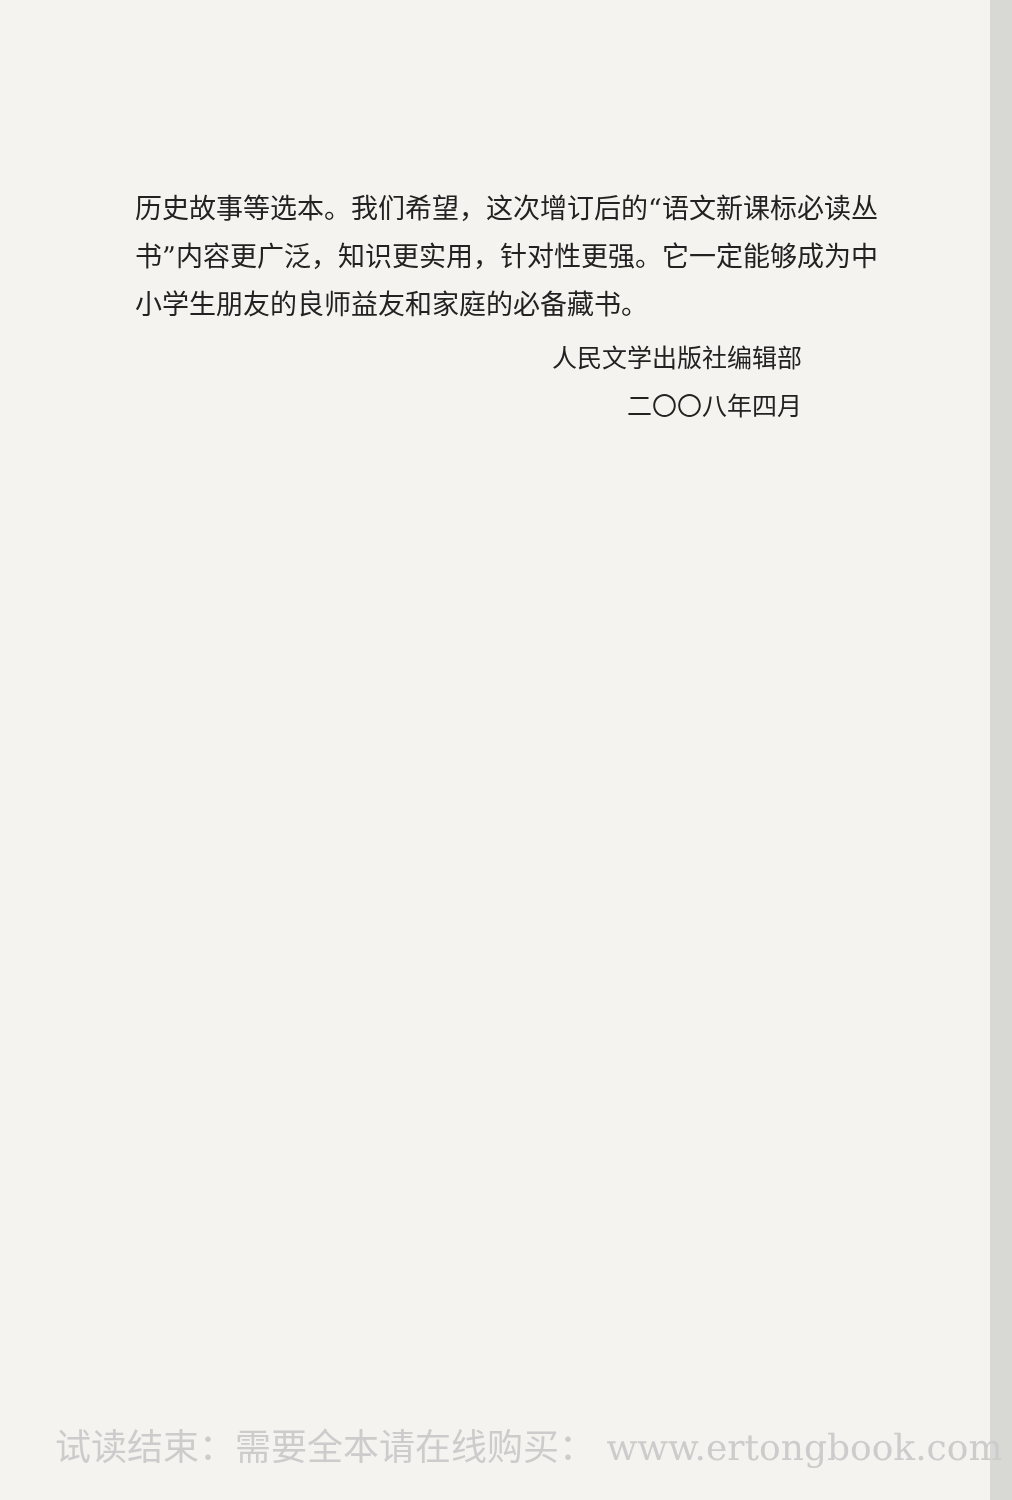历史故事等选本。我们希望，这次增订后的“语文新课标必读丛书”内容更广泛，知识更实用，针对性更强。它一定能够成为中小学生朋友的良师益友和家庭的必备藏书。
人民文学出版社编辑部
二〇〇八年四月
试读结束：需要全本请在线购买： www.ertongbook.com